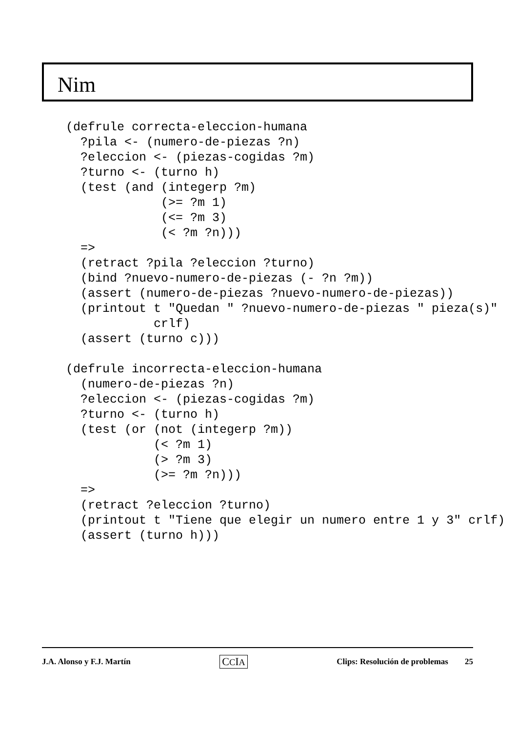Nim
(defrule correcta-eleccion-humana
  ?pila <- (numero-de-piezas ?n)
  ?eleccion <- (piezas-cogidas ?m)
  ?turno <- (turno h)
  (test (and (integerp ?m)
             (>= ?m 1)
             (<= ?m 3)
             (< ?m ?n)))
  =>
  (retract ?pila ?eleccion ?turno)
  (bind ?nuevo-numero-de-piezas (- ?n ?m))
  (assert (numero-de-piezas ?nuevo-numero-de-piezas))
  (printout t "Quedan " ?nuevo-numero-de-piezas " pieza(s)"
            crlf)
  (assert (turno c)))

(defrule incorrecta-eleccion-humana
  (numero-de-piezas ?n)
  ?eleccion <- (piezas-cogidas ?m)
  ?turno <- (turno h)
  (test (or (not (integerp ?m))
            (< ?m 1)
            (> ?m 3)
            (>= ?m ?n)))
  =>
  (retract ?eleccion ?turno)
  (printout t "Tiene que elegir un numero entre 1 y 3" crlf)
  (assert (turno h)))
J.A. Alonso y F.J. Martín CCIA Clips: Resolución de problemas 25